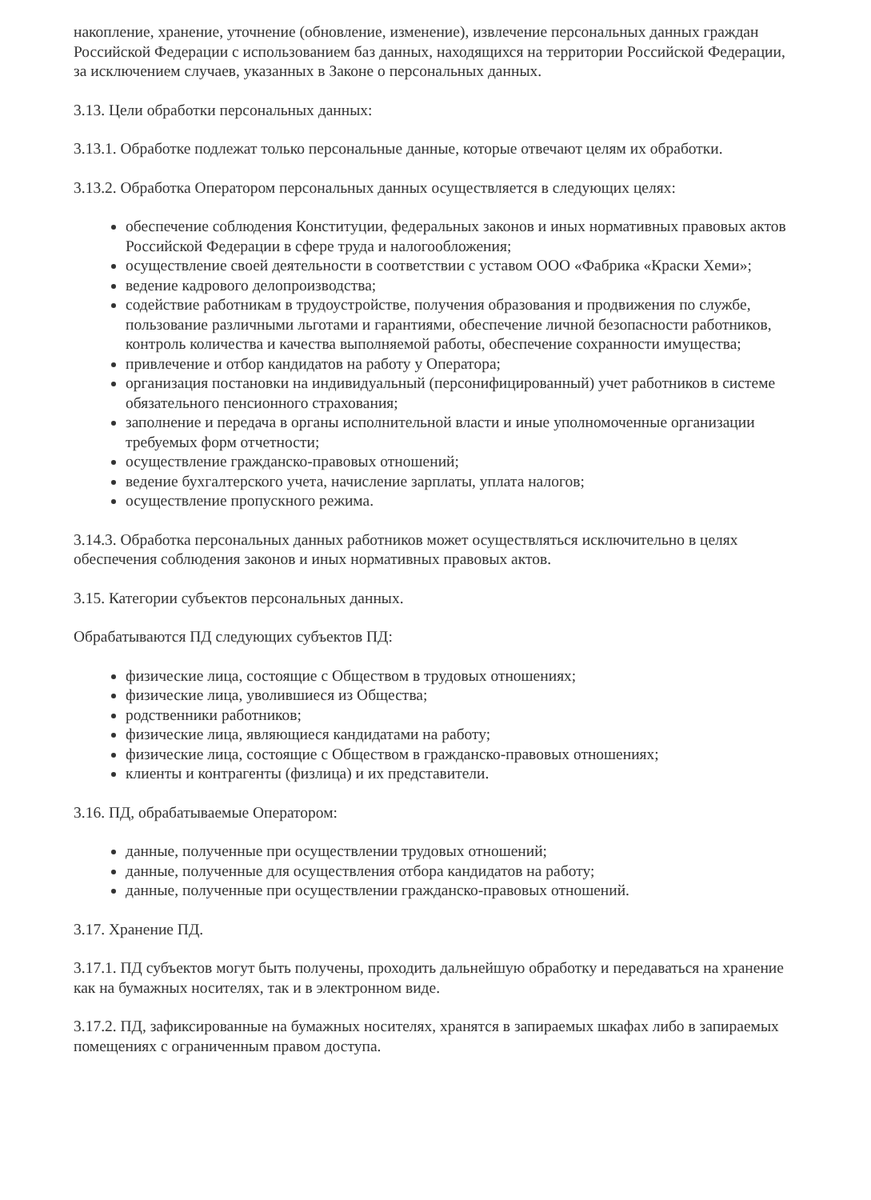накопление, хранение, уточнение (обновление, изменение), извлечение персональных данных граждан Российской Федерации с использованием баз данных, находящихся на территории Российской Федерации, за исключением случаев, указанных в Законе о персональных данных.
3.13. Цели обработки персональных данных:
3.13.1. Обработке подлежат только персональные данные, которые отвечают целям их обработки.
3.13.2. Обработка Оператором персональных данных осуществляется в следующих целях:
обеспечение соблюдения Конституции, федеральных законов и иных нормативных правовых актов Российской Федерации в сфере труда и налогообложения;
осуществление своей деятельности в соответствии с уставом ООО «Фабрика «Краски Хеми»;
ведение кадрового делопроизводства;
содействие работникам в трудоустройстве, получения образования и продвижения по службе, пользование различными льготами и гарантиями, обеспечение личной безопасности работников, контроль количества и качества выполняемой работы, обеспечение сохранности имущества;
привлечение и отбор кандидатов на работу у Оператора;
организация постановки на индивидуальный (персонифицированный) учет работников в системе обязательного пенсионного страхования;
заполнение и передача в органы исполнительной власти и иные уполномоченные организации требуемых форм отчетности;
осуществление гражданско-правовых отношений;
ведение бухгалтерского учета, начисление зарплаты, уплата налогов;
осуществление пропускного режима.
3.14.3. Обработка персональных данных работников может осуществляться исключительно в целях обеспечения соблюдения законов и иных нормативных правовых актов.
3.15. Категории субъектов персональных данных.
Обрабатываются ПД следующих субъектов ПД:
физические лица, состоящие с Обществом в трудовых отношениях;
физические лица, уволившиеся из Общества;
родственники работников;
физические лица, являющиеся кандидатами на работу;
физические лица, состоящие с Обществом в гражданско-правовых отношениях;
клиенты и контрагенты (физлица) и их представители.
3.16. ПД, обрабатываемые Оператором:
данные, полученные при осуществлении трудовых отношений;
данные, полученные для осуществления отбора кандидатов на работу;
данные, полученные при осуществлении гражданско-правовых отношений.
3.17. Хранение ПД.
3.17.1. ПД субъектов могут быть получены, проходить дальнейшую обработку и передаваться на хранение как на бумажных носителях, так и в электронном виде.
3.17.2. ПД, зафиксированные на бумажных носителях, хранятся в запираемых шкафах либо в запираемых помещениях с ограниченным правом доступа.